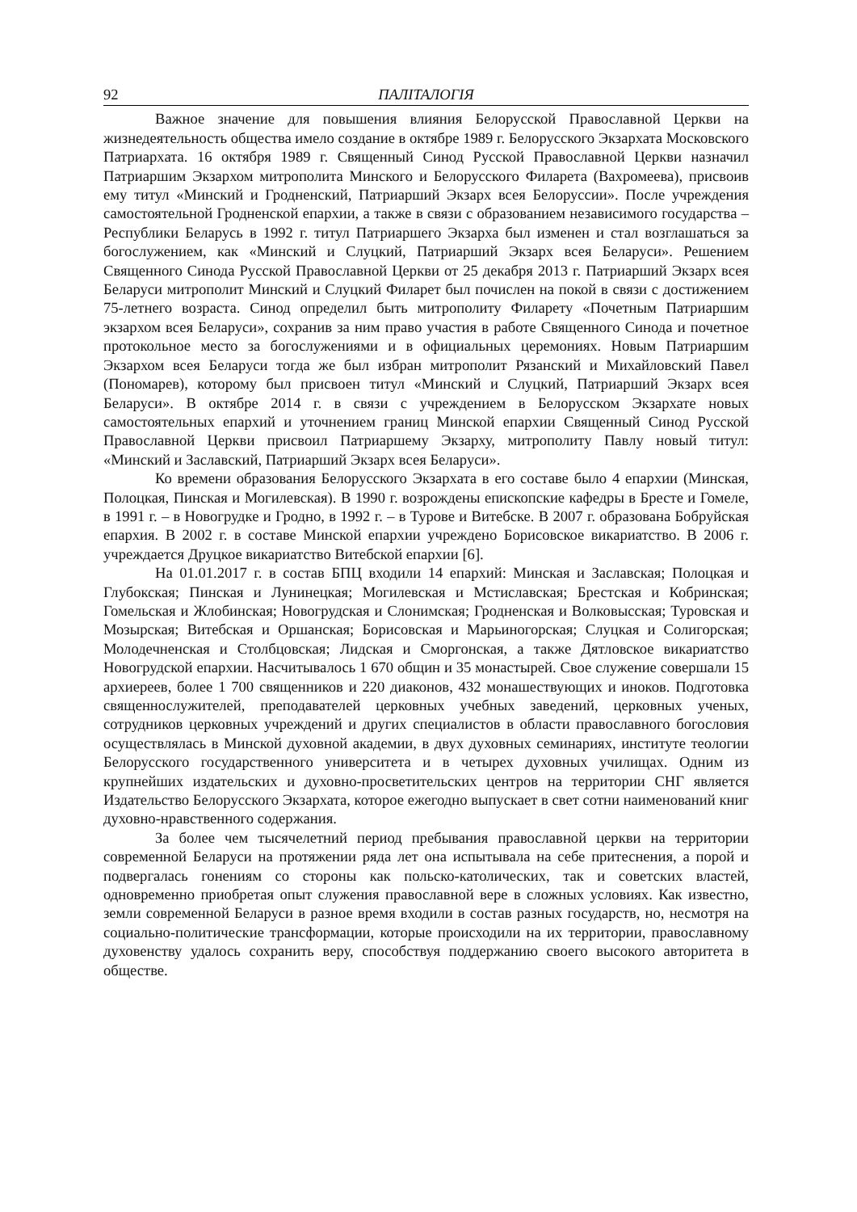92 ПАЛІТАЛОГІЯ
Важное значение для повышения влияния Белорусской Православной Церкви на жизнедеятельность общества имело создание в октябре 1989 г. Белорусского Экзархата Московского Патриархата. 16 октября 1989 г. Священный Синод Русской Православной Церкви назначил Патриаршим Экзархом митрополита Минского и Белорусского Филарета (Вахромеева), присвоив ему титул «Минский и Гродненский, Патриарший Экзарх всея Белоруссии». После учреждения самостоятельной Гродненской епархии, а также в связи с образованием независимого государства – Республики Беларусь в 1992 г. титул Патриаршего Экзарха был изменен и стал возглашаться за богослужением, как «Минский и Слуцкий, Патриарший Экзарх всея Беларуси». Решением Священного Синода Русской Православной Церкви от 25 декабря 2013 г. Патриарший Экзарх всея Беларуси митрополит Минский и Слуцкий Филарет был почислен на покой в связи с достижением 75-летнего возраста. Синод определил быть митрополиту Филарету «Почетным Патриаршим экзархом всея Беларуси», сохранив за ним право участия в работе Священного Синода и почетное протокольное место за богослужениями и в официальных церемониях. Новым Патриаршим Экзархом всея Беларуси тогда же был избран митрополит Рязанский и Михайловский Павел (Пономарев), которому был присвоен титул «Минский и Слуцкий, Патриарший Экзарх всея Беларуси». В октябре 2014 г. в связи с учреждением в Белорусском Экзархате новых самостоятельных епархий и уточнением границ Минской епархии Священный Синод Русской Православной Церкви присвоил Патриаршему Экзарху, митрополиту Павлу новый титул: «Минский и Заславский, Патриарший Экзарх всея Беларуси».
Ко времени образования Белорусского Экзархата в его составе было 4 епархии (Минская, Полоцкая, Пинская и Могилевская). В 1990 г. возрождены епископские кафедры в Бресте и Гомеле, в 1991 г. – в Новогрудке и Гродно, в 1992 г. – в Турове и Витебске. В 2007 г. образована Бобруйская епархия. В 2002 г. в составе Минской епархии учреждено Борисовское викариатство. В 2006 г. учреждается Друцкое викариатство Витебской епархии [6].
На 01.01.2017 г. в состав БПЦ входили 14 епархий: Минская и Заславская; Полоцкая и Глубокская; Пинская и Лунинецкая; Могилевская и Мстиславская; Брестская и Кобринская; Гомельская и Жлобинская; Новогрудская и Слонимская; Гродненская и Волковысская; Туровская и Мозырская; Витебская и Оршанская; Борисовская и Марьиногорская; Слуцкая и Солигорская; Молодечненская и Столбцовская; Лидская и Сморгонская, а также Дятловское викариатство Новогрудской епархии. Насчитывалось 1 670 общин и 35 монастырей. Свое служение совершали 15 архиереев, более 1 700 священников и 220 диаконов, 432 монашествующих и иноков. Подготовка священнослужителей, преподавателей церковных учебных заведений, церковных ученых, сотрудников церковных учреждений и других специалистов в области православного богословия осуществлялась в Минской духовной академии, в двух духовных семинариях, институте теологии Белорусского государственного университета и в четырех духовных училищах. Одним из крупнейших издательских и духовно-просветительских центров на территории СНГ является Издательство Белорусского Экзархата, которое ежегодно выпускает в свет сотни наименований книг духовно-нравственного содержания.
За более чем тысячелетний период пребывания православной церкви на территории современной Беларуси на протяжении ряда лет она испытывала на себе притеснения, а порой и подвергалась гонениям со стороны как польско-католических, так и советских властей, одновременно приобретая опыт служения православной вере в сложных условиях. Как известно, земли современной Беларуси в разное время входили в состав разных государств, но, несмотря на социально-политические трансформации, которые происходили на их территории, православному духовенству удалось сохранить веру, способствуя поддержанию своего высокого авторитета в обществе.